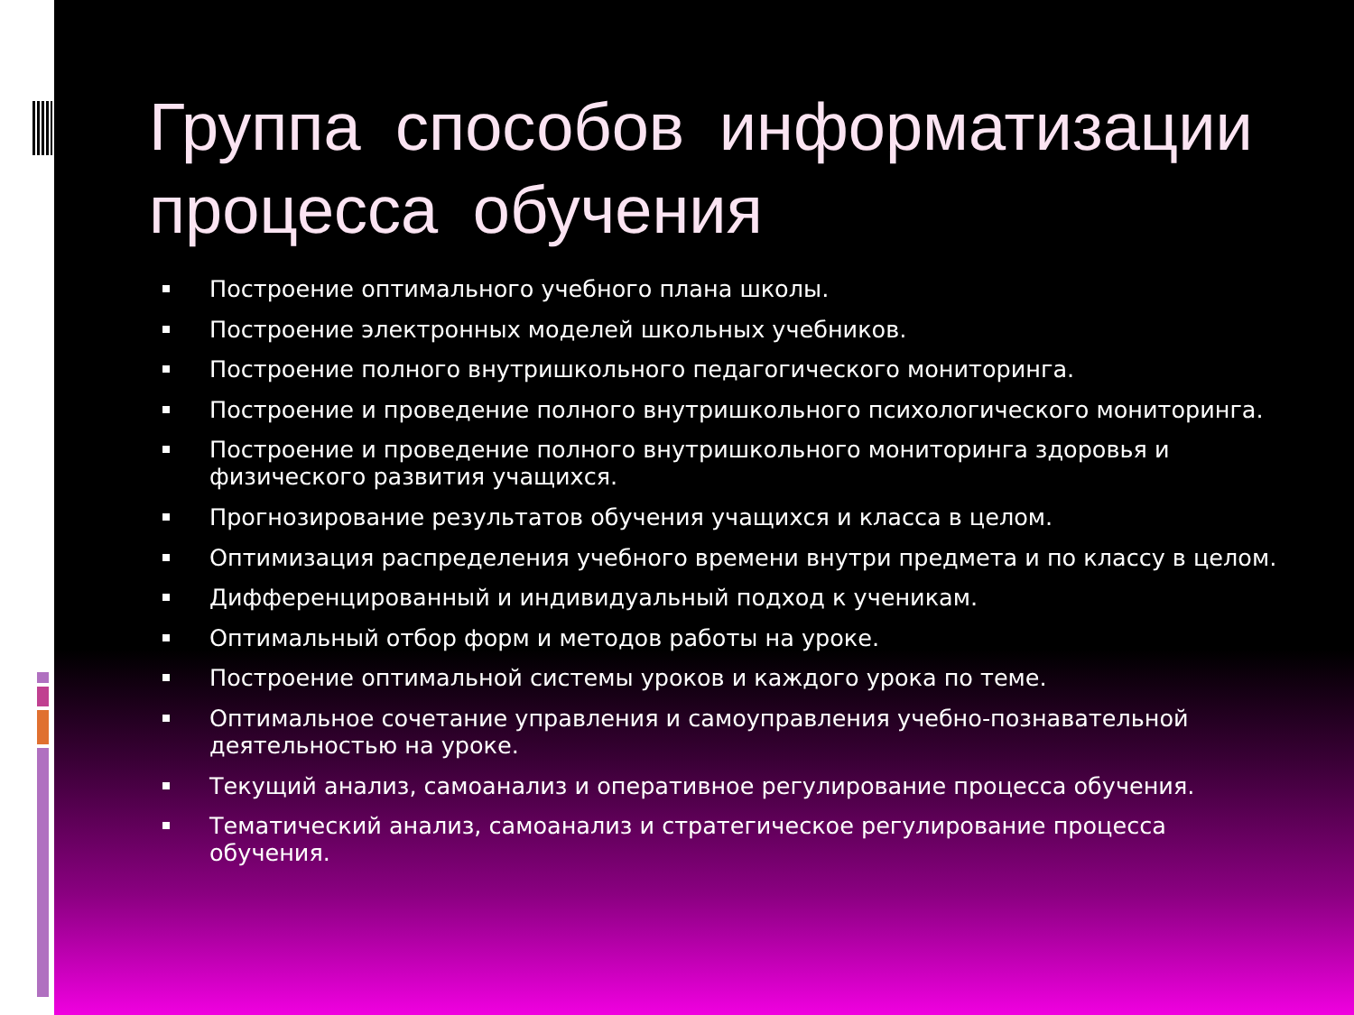Группа способов информатизации процесса обучения
Построение оптимального учебного плана школы.
Построение электронных моделей школьных учебников.
Построение полного внутришкольного педагогического мониторинга.
Построение и проведение полного внутришкольного психологического мониторинга.
Построение и проведение полного внутришкольного мониторинга здоровья и физического развития учащихся.
Прогнозирование результатов обучения учащихся и класса в целом.
Оптимизация распределения учебного времени внутри предмета и по классу в целом.
Дифференцированный и индивидуальный подход к ученикам.
Оптимальный отбор форм и методов работы на уроке.
Построение оптимальной системы уроков и каждого урока по теме.
Оптимальное сочетание управления и самоуправления учебно-познавательной деятельностью на уроке.
Текущий анализ, самоанализ и оперативное регулирование процесса обучения.
Тематический анализ, самоанализ и стратегическое регулирование процесса обучения.